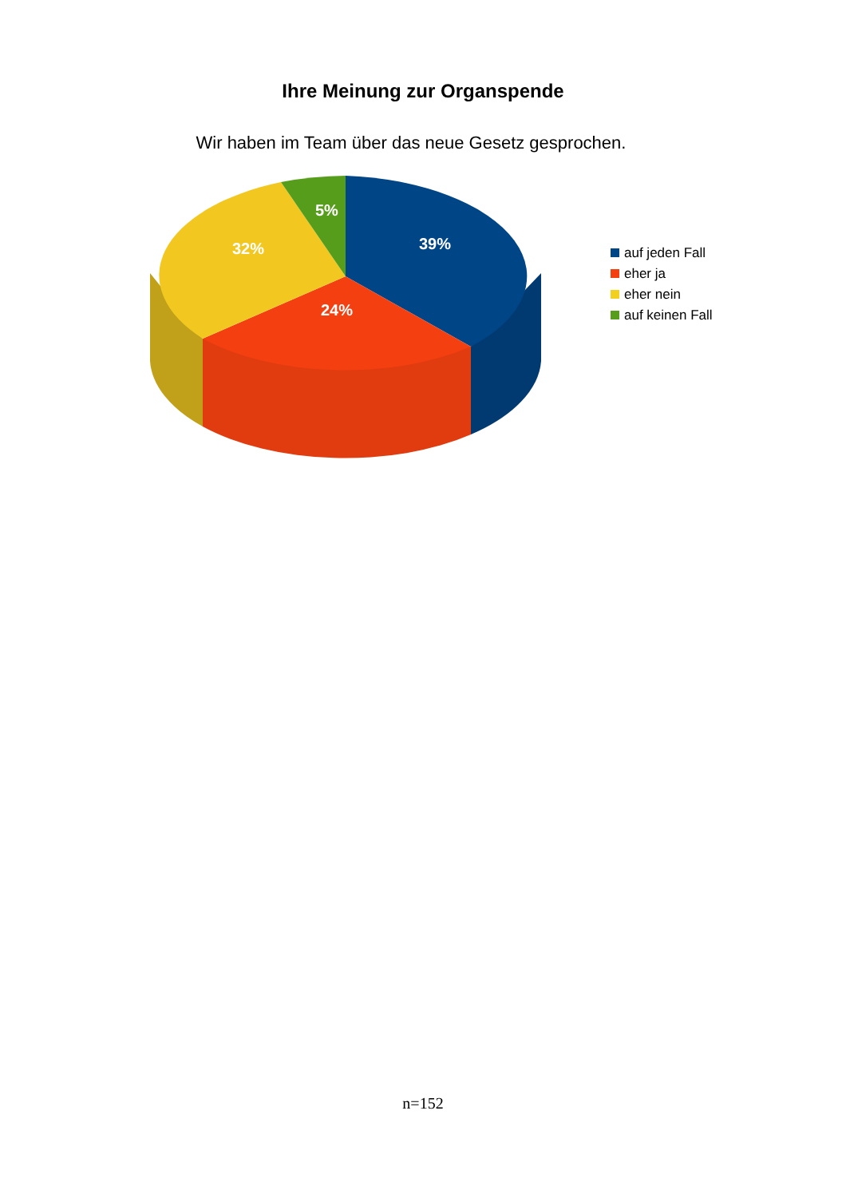Ihre Meinung zur Organspende
Wir haben im Team über das neue Gesetz gesprochen.
5%
39% 32%
24%
auf jeden Fall
eher ja
eher nein
auf keinen Fall
n=152